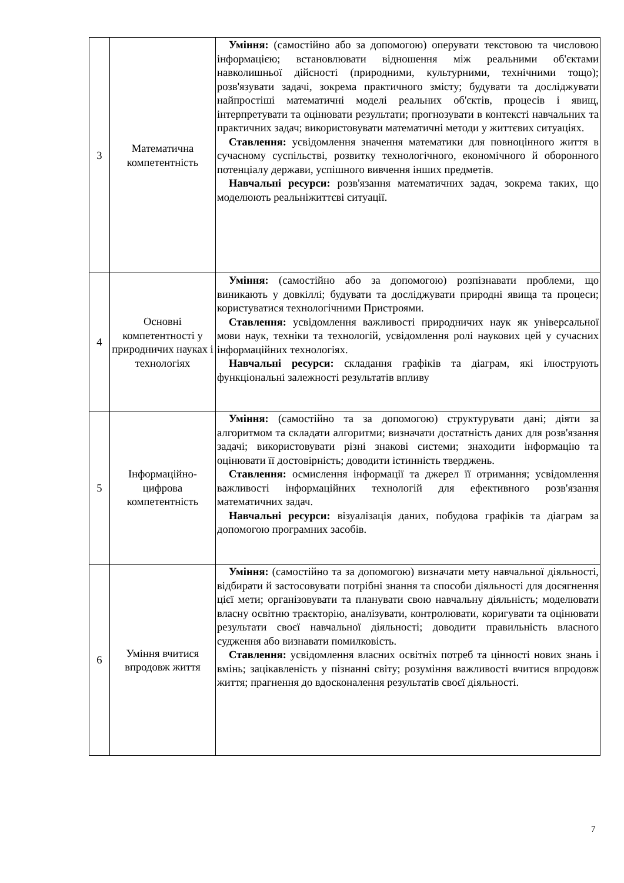| 3 | Математична компетентність | Уміння: (самостійно або за допомогою) оперувати текстовою та числовою інформацією; встановлювати відношення між реальними об'єктами навколишньої дійсності (природними, культурними, технічними тощо); розв'язувати задачі, зокрема практичного змісту; будувати та досліджувати найпростіші математичні моделі реальних об'єктів, процесів і явищ, інтерпретувати та оцінювати результати; прогнозувати в контексті навчальних та практичних задач; використовувати математичні методи у життєвих ситуаціях. Ставлення: усвідомлення значення математики для повноцінного життя в сучасному суспільстві, розвитку технологічного, економічного й оборонного потенціалу держави, успішного вивчення інших предметів. Навчальні ресурси: розв'язання математичних задач, зокрема таких, що моделюють реальніжиттєві ситуації. |
| 4 | Основні компетентності у природничих науках і технологіях | Уміння: (самостійно або за допомогою) розпізнавати проблеми, що виникають у довкіллі; будувати та досліджувати природні явища та процеси; користуватися технологічними Пристроями. Ставлення: усвідомлення важливості природничих наук як універсальної мови наук, техніки та технологій, усвідомлення ролі наукових цей у сучасних інформаційних технологіях. Навчальні ресурси: складання графіків та діаграм, які ілюструють функціональні залежності результатів впливу |
| 5 | Інформаційно-цифрова компетентність | Уміння: (самостійно та за допомогою) структурувати дані; діяти за алгоритмом та складати алгоритми; визначати достатність даних для розв'язання задачі; використовувати різні знакові системи; знаходити інформацію та оцінювати її достовірність; доводити істинність тверджень. Ставлення: осмислення інформації та джерел її отримання; усвідомлення важливості інформаційних технологій для ефективного розв'язання математичних задач. Навчальні ресурси: візуалізація даних, побудова графіків та діаграм за допомогою програмних засобів. |
| 6 | Уміння вчитися впродовж життя | Уміння: (самостійно та за допомогою) визначати мету навчальної діяльності, відбирати й застосовувати потрібні знання та способи діяльності для досягнення цієї мети; організовувати та планувати свою навчальну діяльність; моделювати власну освітню траєкторію, аналізувати, контролювати, коригувати та оцінювати результати своєї навчальної діяльності; доводити правильність власного судження або визнавати помилковість. Ставлення: усвідомлення власних освітніх потреб та цінності нових знань і вмінь; зацікавленість у пізнанні світу; розуміння важливості вчитися впродовж життя; прагнення до вдосконалення результатів своєї діяльності. |
7